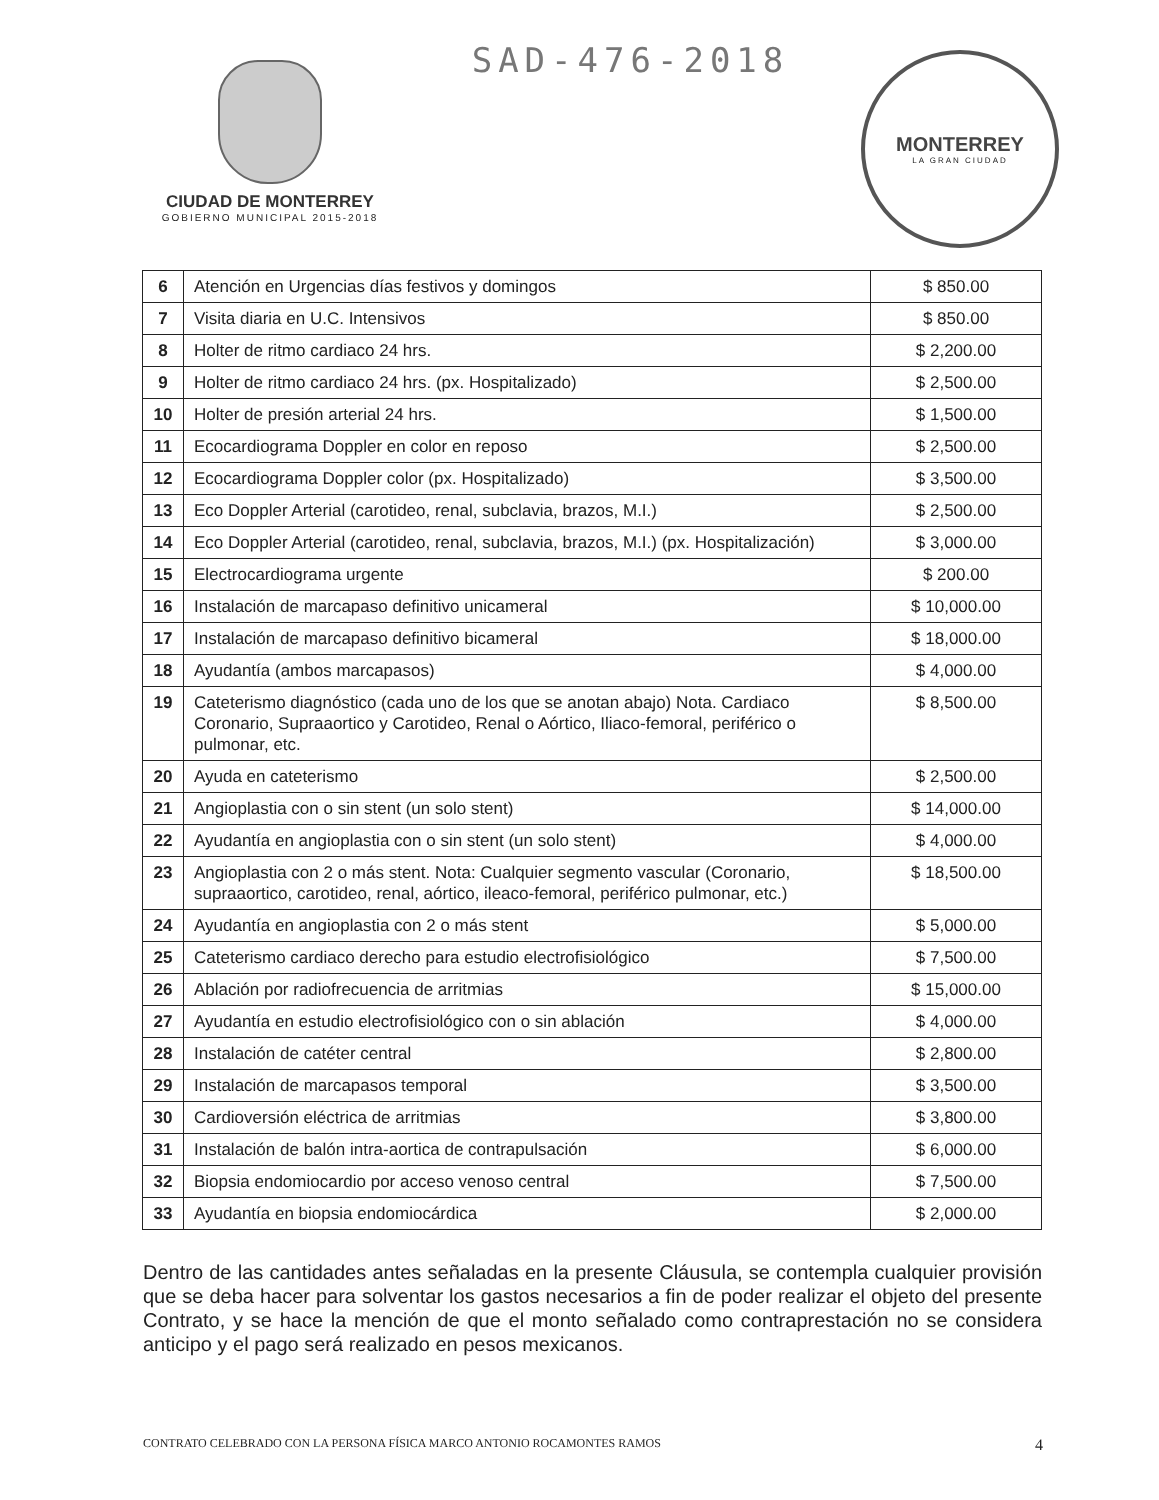CIUDAD DE MONTERREY
GOBIERNO MUNICIPAL 2015-2018
SAD-476-2018
MONTERREY
LA GRAN CIUDAD
| 6 | Atención en Urgencias días festivos y domingos | $ 850.00 |
| 7 | Visita diaria en U.C. Intensivos | $ 850.00 |
| 8 | Holter de ritmo cardiaco 24 hrs. | $ 2,200.00 |
| 9 | Holter de ritmo cardiaco 24 hrs. (px. Hospitalizado) | $ 2,500.00 |
| 10 | Holter de presión arterial 24 hrs. | $ 1,500.00 |
| 11 | Ecocardiograma Doppler en color en reposo | $ 2,500.00 |
| 12 | Ecocardiograma Doppler color (px. Hospitalizado) | $ 3,500.00 |
| 13 | Eco Doppler Arterial (carotideo, renal, subclavia, brazos, M.I.) | $ 2,500.00 |
| 14 | Eco Doppler Arterial (carotideo, renal, subclavia, brazos, M.I.) (px. Hospitalización) | $ 3,000.00 |
| 15 | Electrocardiograma urgente | $ 200.00 |
| 16 | Instalación de marcapaso definitivo unicameral | $ 10,000.00 |
| 17 | Instalación de marcapaso definitivo bicameral | $ 18,000.00 |
| 18 | Ayudantía (ambos marcapasos) | $ 4,000.00 |
| 19 | Cateterismo diagnóstico (cada uno de los que se anotan abajo) Nota. Cardiaco Coronario, Supraaortico y Carotideo, Renal o Aórtico, Iliaco-femoral, periférico o pulmonar, etc. | $ 8,500.00 |
| 20 | Ayuda en cateterismo | $ 2,500.00 |
| 21 | Angioplastia con o sin stent (un solo stent) | $ 14,000.00 |
| 22 | Ayudantía en angioplastia con o sin stent (un solo stent) | $ 4,000.00 |
| 23 | Angioplastia con 2 o más stent. Nota: Cualquier segmento vascular (Coronario, supraaortico, carotideo, renal, aórtico, ileaco-femoral, periférico pulmonar, etc.) | $ 18,500.00 |
| 24 | Ayudantía en angioplastia con 2 o más stent | $ 5,000.00 |
| 25 | Cateterismo cardiaco derecho para estudio electrofisiológico | $ 7,500.00 |
| 26 | Ablación por radiofrecuencia de arritmias | $ 15,000.00 |
| 27 | Ayudantía en estudio electrofisiológico con o sin ablación | $ 4,000.00 |
| 28 | Instalación de catéter central | $ 2,800.00 |
| 29 | Instalación de marcapasos temporal | $ 3,500.00 |
| 30 | Cardioversión eléctrica de arritmias | $ 3,800.00 |
| 31 | Instalación de balón intra-aortica de contrapulsación | $ 6,000.00 |
| 32 | Biopsia endomiocardio por acceso venoso central | $ 7,500.00 |
| 33 | Ayudantía en biopsia endomiocárdica | $ 2,000.00 |
Dentro de las cantidades antes señaladas en la presente Cláusula, se contempla cualquier provisión que se deba hacer para solventar los gastos necesarios a fin de poder realizar el objeto del presente Contrato, y se hace la mención de que el monto señalado como contraprestación no se considera anticipo y el pago será realizado en pesos mexicanos.
CONTRATO CELEBRADO CON LA PERSONA FÍSICA MARCO ANTONIO ROCAMONTES RAMOS 4